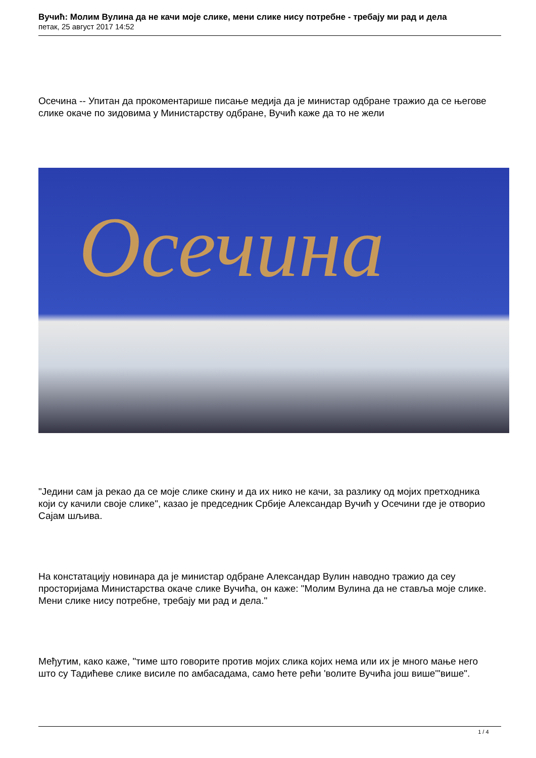Вучић: Молим Вулина да не качи моје слике, мени слике нису потребне - требају ми рад и дела
петак, 25 август 2017 14:52
Осечина -- Упитан да прокоментарише писање медија да је министар одбране тражио да се његове слике окаче по зидовима у Министарству одбране, Вучић каже да то не жели
Осечина
"Једини сам ја рекао да се моје слике скину и да их нико не качи, за разлику од мојих претходника који су качили своје слике", казао је председник Србије Александар Вучић у Осечини где је отворио Сајам шљива.
На констатацију новинара да је министар одбране Александар Вулин наводно тражио да сеу просторијама Министарства окаче слике Вучића, он каже: "Молим Вулина да не ставља моје слике. Мени слике нису потребне, требају ми рад и дела."
Међутим, како каже, "тиме што говорите против мојих слика којих нема или их је много мање него што су Тадићеве слике висиле по амбасадама, само ћете рећи 'волите Вучића још више'"више".
1 / 4